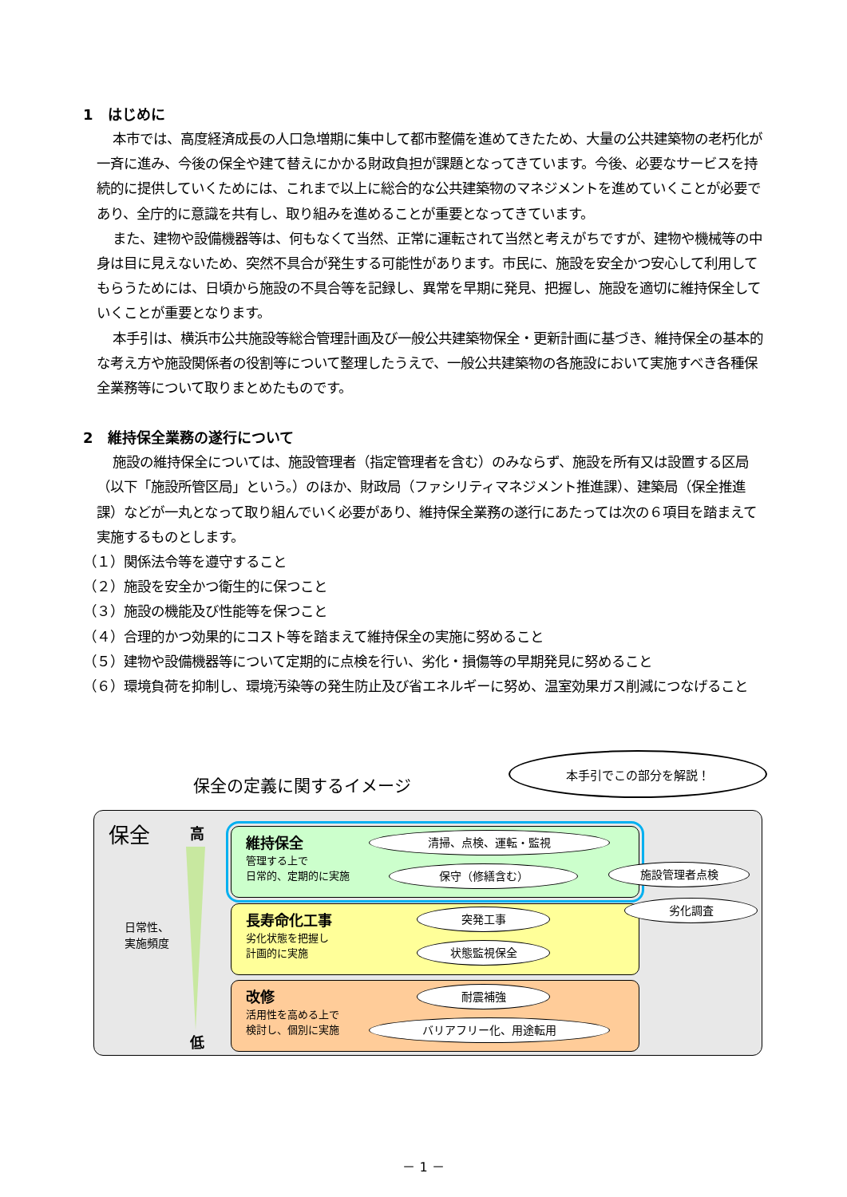1　はじめに
本市では、高度経済成長の人口急増期に集中して都市整備を進めてきたため、大量の公共建築物の老朽化が一斉に進み、今後の保全や建て替えにかかる財政負担が課題となってきています。今後、必要なサービスを持続的に提供していくためには、これまで以上に総合的な公共建築物のマネジメントを進めていくことが必要であり、全庁的に意識を共有し、取り組みを進めることが重要となってきています。
また、建物や設備機器等は、何もなくて当然、正常に運転されて当然と考えがちですが、建物や機械等の中身は目に見えないため、突然不具合が発生する可能性があります。市民に、施設を安全かつ安心して利用してもらうためには、日頃から施設の不具合等を記録し、異常を早期に発見、把握し、施設を適切に維持保全していくことが重要となります。
本手引は、横浜市公共施設等総合管理計画及び一般公共建築物保全・更新計画に基づき、維持保全の基本的な考え方や施設関係者の役割等について整理したうえで、一般公共建築物の各施設において実施すべき各種保全業務等について取りまとめたものです。
2　維持保全業務の遂行について
施設の維持保全については、施設管理者（指定管理者を含む）のみならず、施設を所有又は設置する区局（以下「施設所管区局」という。）のほか、財政局（ファシリティマネジメント推進課）、建築局（保全推進課）などが一丸となって取り組んでいく必要があり、維持保全業務の遂行にあたっては次の６項目を踏まえて実施するものとします。
（１）関係法令等を遵守すること
（２）施設を安全かつ衛生的に保つこと
（３）施設の機能及び性能等を保つこと
（４）合理的かつ効果的にコスト等を踏まえて維持保全の実施に努めること
（５）建物や設備機器等について定期的に点検を行い、劣化・損傷等の早期発見に努めること
（６）環境負荷を抑制し、環境汚染等の発生防止及び省エネルギーに努め、温室効果ガス削減につなげること
保全の定義に関するイメージ
本手引でこの部分を解説！
保全 高
日常性、
実施頻度
低
維持保全
管理する上で
日常的、定期的に実施
長寿命化工事
劣化状態を把握し
計画的に実施
改修
活用性を高める上で
検討し、個別に実施
清掃、点検、運転・監視
保守（修繕含む） 施設管理者点検
劣化調査
突発工事
状態監視保全
耐震補強
バリアフリー化、用途転用
－ 1 －